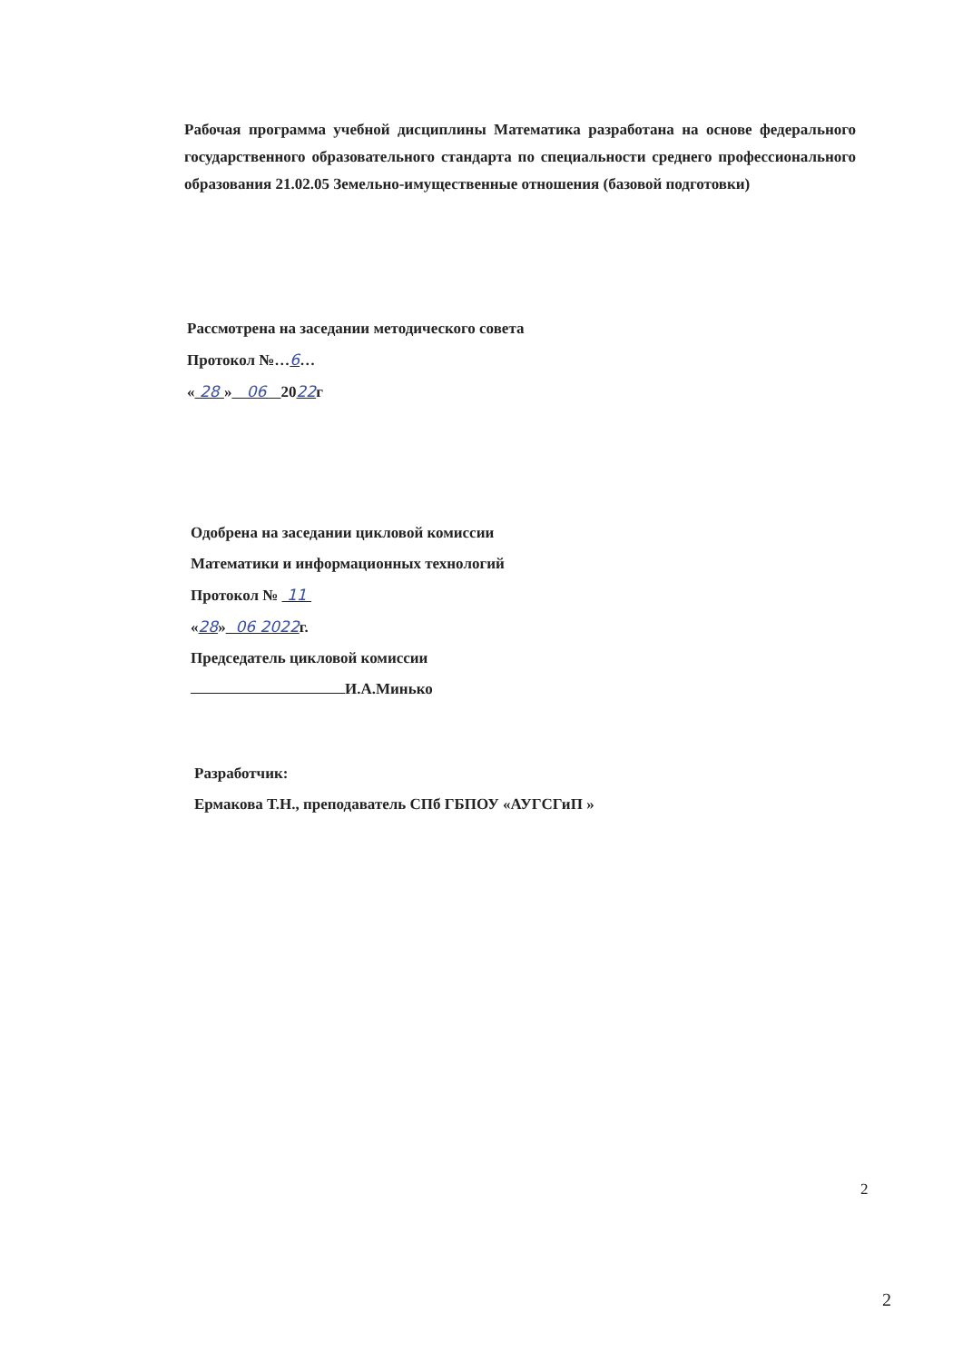Рабочая программа учебной дисциплины Математика разработана на основе федерального государственного образовательного стандарта по специальности среднего профессионального образования 21.02.05 Земельно-имущественные отношения (базовой подготовки)
Рассмотрена на заседании методического совета
Протокол №…6…
« 28 » 06 2022г
Одобрена на заседании цикловой комиссии
Математики и информационных технологий
Протокол № 11
«28» 06 2022г.
Председатель цикловой комиссии
И.А.Минько
Разработчик:
Ермакова Т.Н., преподаватель СПб ГБПОУ «АУГСГиП »
2
2